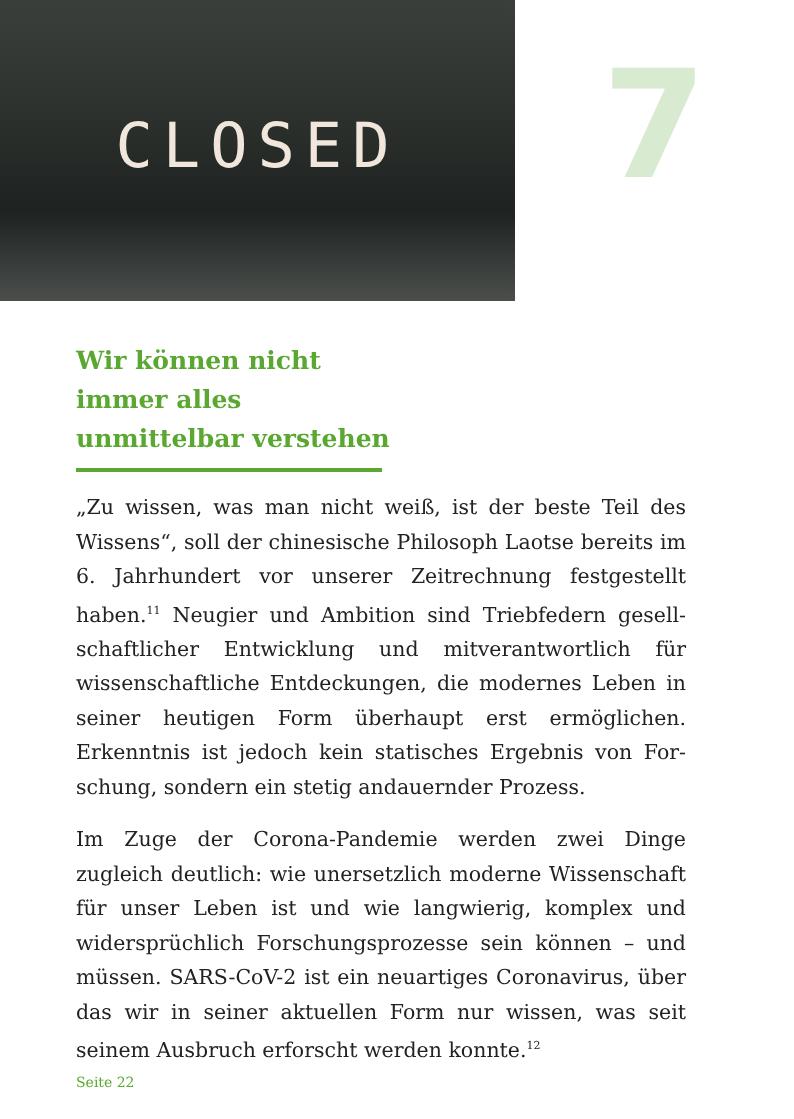CLOSED
7
Wir können nicht immer alles unmittelbar verstehen
„Zu wissen, was man nicht weiß, ist der beste Teil des Wissens“, soll der chinesische Philosoph Laotse bereits im 6. Jahrhundert vor unserer Zeitrechnung festgestellt haben.<sup>11</sup> Neugier und Ambition sind Triebfedern gesell­schaftlicher Entwicklung und mitverantwortlich für wissenschaftliche Entdeckungen, die modernes Leben in seiner heutigen Form überhaupt erst ermöglichen. Erkenntnis ist jedoch kein statisches Ergebnis von For­schung, sondern ein stetig andauernder Prozess.
Im Zuge der Corona-Pandemie werden zwei Dinge zugleich deutlich: wie unersetzlich moderne Wissen­schaft für unser Leben ist und wie langwierig, komplex und widersprüchlich Forschungsprozesse sein können – und müssen. SARS-CoV-2 ist ein neuartiges Corona­virus, über das wir in seiner aktuellen Form nur wissen, was seit seinem Ausbruch erforscht werden konnte.<sup>12</sup>
Seite 22